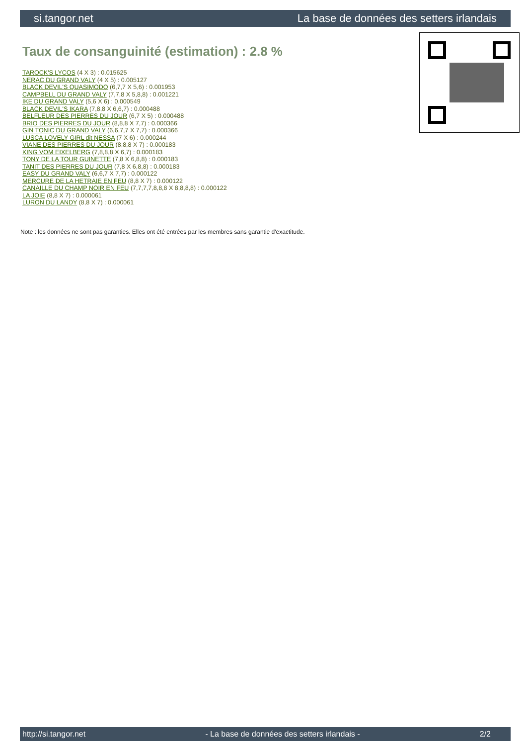si.tangor.net La base de données des setters irlandais
Taux de consanguinité (estimation) : 2.8 %
TAROCK'S LYCOS (4 X 3) : 0.015625
NERAC DU GRAND VALY (4 X 5) : 0.005127
BLACK DEVIL'S QUASIMODO (6,7,7 X 5,6) : 0.001953
CAMPBELL DU GRAND VALY (7,7,8 X 5,8,8) : 0.001221
IKE DU GRAND VALY (5,6 X 6) : 0.000549
BLACK DEVIL'S IKARA (7,8,8 X 6,6,7) : 0.000488
BELFLEUR DES PIERRES DU JOUR (6,7 X 5) : 0.000488
BRIO DES PIERRES DU JOUR (8,8,8 X 7,7) : 0.000366
GIN TONIC DU GRAND VALY (6,6,7,7 X 7,7) : 0.000366
LUSCA LOVELY GIRL dit NESSA (7 X 6) : 0.000244
VIANE DES PIERRES DU JOUR (8,8,8 X 7) : 0.000183
KING VOM EIXELBERG (7,8,8,8 X 6,7) : 0.000183
TONY DE LA TOUR GUINETTE (7,8 X 6,8,8) : 0.000183
TANIT DES PIERRES DU JOUR (7,8 X 6,8,8) : 0.000183
EASY DU GRAND VALY (6,6,7 X 7,7) : 0.000122
MERCURE DE LA HETRAIE EN FEU (8,8 X 7) : 0.000122
CANAILLE DU CHAMP NOIR EN FEU (7,7,7,7,8,8,8 X 8,8,8,8) : 0.000122
LA JOIE (8,8 X 7) : 0.000061
LURON DU LANDY (8,8 X 7) : 0.000061
Note : les données ne sont pas garanties. Elles ont été entrées par les membres sans garantie d'exactitude.
http://si.tangor.net - La base de données des setters irlandais - 2/2